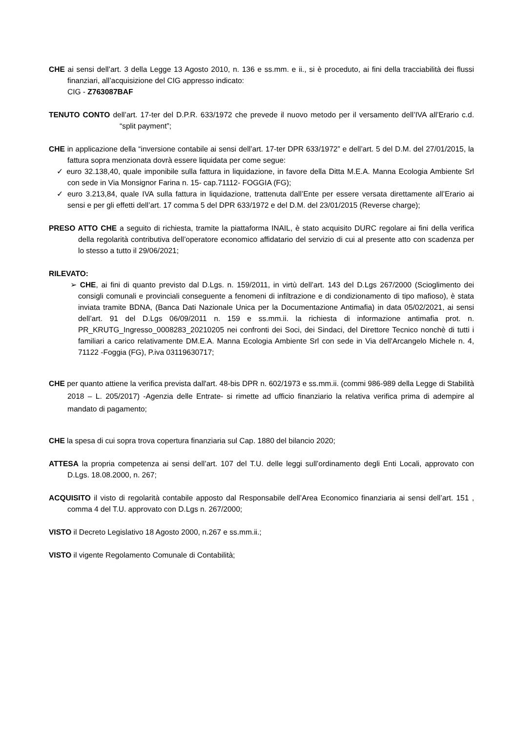CHE ai sensi dell’art. 3 della Legge 13 Agosto 2010, n. 136 e ss.mm. e ii., si è proceduto, ai fini della tracciabilità dei flussi finanziari, all’acquisizione del CIG appresso indicato:
CIG - Z763087BAF
TENUTO CONTO dell’art. 17-ter del D.P.R. 633/1972 che prevede il nuovo metodo per il versamento dell’IVA all’Erario c.d. “split payment”;
CHE in applicazione della “inversione contabile ai sensi dell’art. 17-ter DPR 633/1972” e dell’art. 5 del D.M. del 27/01/2015, la fattura sopra menzionata dovrà essere liquidata per come segue:
✓ euro 32.138,40, quale imponibile sulla fattura in liquidazione, in favore della Ditta M.E.A. Manna Ecologia Ambiente Srl con sede in Via Monsignor Farina n. 15- cap.71112- FOGGIA (FG);
✓ euro 3.213,84, quale IVA sulla fattura in liquidazione, trattenuta dall’Ente per essere versata direttamente all’Erario ai sensi e per gli effetti dell’art. 17 comma 5 del DPR 633/1972 e del D.M. del 23/01/2015 (Reverse charge);
PRESO ATTO CHE a seguito di richiesta, tramite la piattaforma INAIL, è stato acquisito DURC regolare ai fini della verifica della regolarità contributiva dell’operatore economico affidatario del servizio di cui al presente atto con scadenza per lo stesso a tutto il 29/06/2021;
RILEVATO:
➢ CHE, ai fini di quanto previsto dal D.Lgs. n. 159/2011, in virtù dell’art. 143 del D.Lgs 267/2000 (Scioglimento dei consigli comunali e provinciali conseguente a fenomeni di infiltrazione e di condizionamento di tipo mafioso), è stata inviata tramite BDNA, (Banca Dati Nazionale Unica per la Documentazione Antimafia) in data 05/02/2021, ai sensi dell’art. 91 del D.Lgs 06/09/2011 n. 159 e ss.mm.ii. la richiesta di informazione antimafia prot. n. PR_KRUTG_Ingresso_0008283_20210205 nei confronti dei Soci, dei Sindaci, del Direttore Tecnico nonchè di tutti i familiari a carico relativamente DM.E.A. Manna Ecologia Ambiente Srl con sede in Via dell'Arcangelo Michele n. 4, 71122 -Foggia (FG), P.iva 03119630717;
CHE per quanto attiene la verifica prevista dall'art. 48-bis DPR n. 602/1973 e ss.mm.ii. (commi 986-989 della Legge di Stabilità 2018 – L. 205/2017) -Agenzia delle Entrate- si rimette ad ufficio finanziario la relativa verifica prima di adempire al mandato di pagamento;
CHE la spesa di cui sopra trova copertura finanziaria sul Cap. 1880 del bilancio 2020;
ATTESA la propria competenza ai sensi dell’art. 107 del T.U. delle leggi sull’ordinamento degli Enti Locali, approvato con D.Lgs. 18.08.2000, n. 267;
ACQUISITO il visto di regolarità contabile apposto dal Responsabile dell’Area Economico finanziaria ai sensi dell’art. 151 , comma 4 del T.U. approvato con D.Lgs n. 267/2000;
VISTO il Decreto Legislativo 18 Agosto 2000, n.267 e ss.mm.ii.;
VISTO il vigente Regolamento Comunale di Contabilità;